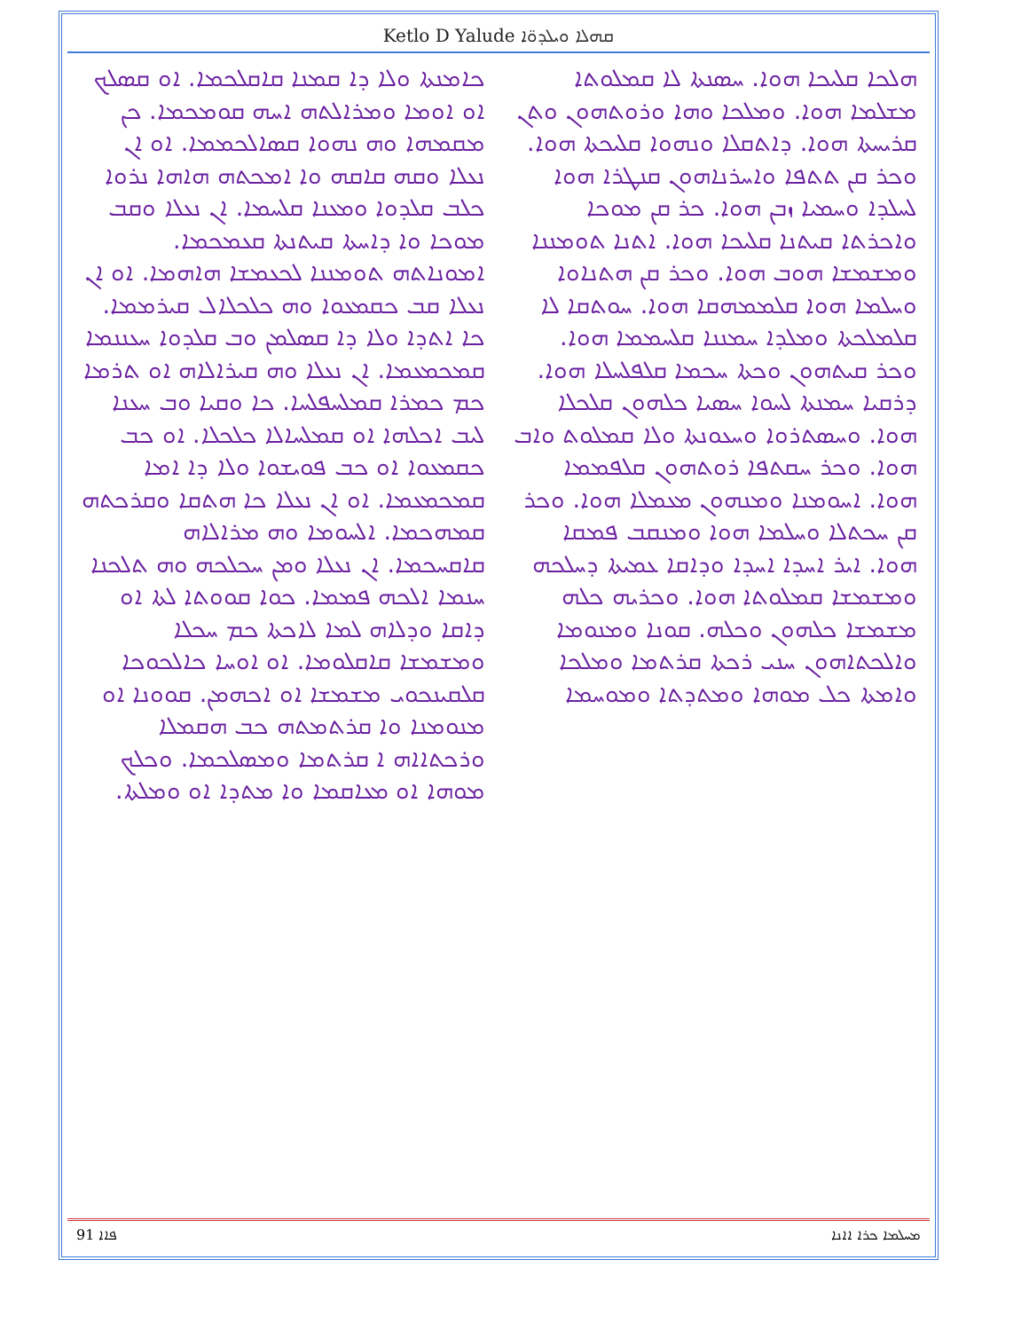Ketlo D Yalude ܩܗܠܐ ܘܝܠܕܘ̈ܐ
ܗܠܟܐ ܩܠܝܟܐ ܗܘܐ. ܚܣܢܬܐ ܠܐ ܩܡܠܘܬܐ ܡܫܠܡܐ ܗܘܐ. ܘܡܠܟܐ ܘܗܐ ܘܪܘܬܗܘܢ ܘܬܢ ܩܪܝܚܬܐ ܗܘܐ. ܕܐܬܩܠܐ ܘܢܗܘܐ ܩܠܝܟܬܐ ܗܘܐ. ܘܟܪ ܩܢ ܬܬܦܐ ܘܐܚܪܢܐܗܘܢ ܩܢܛܪܐ ܗܘܐ ܠܚܠܕܐ ܘܚܡܝܐ ܙܒܢ ܗܘܐ. ܟܪ ܩܢ ܡܘܟܐ ܘܐܟܪܬܐ ܩܝܬܢܐ ܩܠܝܟܐ ܗܘܐ. ܐܬܢܐ ܬܘܡܢܢܐ ܘܡܫܡܫܐ ܗܘܒ ܗܘܐ. ܘܟܪ ܩܢ ܗܬܢܐܘܐ ܘܚܠܡܐ ܗܘܐ ܩܠܡܡܗܩܐ ܗܘܐ. ܚܘܬܩܐ ܠܐ ܩܠܡܠܟܬܐ ܘܡܠܕܐ ܚܡܢܢܐ ܩܠܚܡܡܐ ܗܘܐ. ܘܟܪ ܩܝܬܗܘܢ ܘܟܬܐ ܚܟܡܐ ܩܠܦܠܚܠܐ ܗܘܐ. ܕܪܩܝܐ ܚܡܢܬܐ ܠܚܘܐ ܚܣܝܐ ܟܠܗܘܢ ܩܠܟܠܐ ܗܘܐ. ܘܚܣܬܪܘܐ ܘܚܥܘܢܬܐ ܘܠܐ ܩܡܠܘܬ ܘܐܒ ܗܘܐ. ܘܟܪ ܚܩܬܦܐ ܪܘܬܗܘܢ ܩܠܦܡܡܐ ܗܘܐ. ܐܚܘܡܢܐ ܘܡܢܗܘܢ ܡܥܡܠܐ ܗܘܐ. ܘܟܪ ܩܢ ܚܟܬܠܐ ܘܚܠܡܐ ܗܘܐ ܘܡܢܩܒ ܦܡܩܐ ܗܘܐ. ܐܝܪ ܐܚܕܐ ܐܚܕܐ ܘܕܐܩܐ ܥܡܝܬܐ ܕܚܠܟܗ ܘܡܫܡܫܐ ܩܡܠܘܬܐ ܗܘܐ. ܘܟܪܝܗ ܟܠܗ ܡܫܡܫܐ ܟܠܗܘܢ ܘܟܠܗ. ܩܘܢܐ ܘܡܢܘܡܐ ܘܐܠܟܬܐܗܘܢ ܚܢܝ ܪܟܬܐ ܩܪܬܡܐ ܘܡܠܟܐ ܘܐܡܬܐ ܟܠ ܡܘܗܐ ܘܡܬܕܬܐ ܘܡܘܚܡܐ
ܟܐܡܢܬܐ ܘܠܐ ܕܐ ܩܡܢܐ ܩܐܩܠܟܡܐ. ܐܘ ܩܣܠܟ ܐܘ ܐܘܡܐ ܘܡܪܐܠܬܗ ܐܚܗ ܩܘܡܟܡܐ. ܟܢ ܡܩܡܗܐ ܘܗ ܢܗܘܐ ܩܣܐܠܟܡܡܐ. ܐܘ ܐܢ ܢܥܠܐ ܘܩܗ ܩܐܩܗ ܘܐ ܐܡܟܬܗ ܗܐܗܐ ܢܪܘܐ ܟܠܒ ܩܠܕܘܐ ܘܡܥܢܐ ܩܠܚܡܐ. ܐܢ ܢܥܠܐ ܘܩܒ ܡܘܟܐ ܘܐ ܕܐܚܬܐ ܩܝܬܢܬܐ ܩܥܡܟܡܐ. ܐܡܘܢܐܬܗ ܬܘܡܢܢܐ ܠܟܥܡܫܐ ܗܐܗܡܐ. ܐܘ ܐܢ ܢܥܠܐ ܩܒ ܟܩܡܥܘܐ ܘܗ ܟܠܟܠܐܠ ܩܝܪܡܡܐ. ܟܐ ܐܬܕܐ ܘܠܐ ܕܐ ܩܣܠܡܢ ܘܒ ܩܠܕܘܐ ܚܥܢܢܡܐ ܩܡܟܡܥܡܐ. ܐܢ ܢܥܠܐ ܘܗ ܩܝܪܐܠܐܗ ܐܘ ܬܪܡܐ ܟܡ ܟܡܪܐ ܩܡܠܚܦܠܚܐ. ܟܐ ܘܩܝܐ ܘܒ ܚܥܢܐ ܠܝܒ ܐܟܠܗܐ ܐܘ ܩܡܠܚܐܠܐ ܟܠܟܠܐ. ܐܘ ܟܒ ܟܩܡܥܘܐ ܐܘ ܟܒ ܦܘܝܫܘܐ ܘܠܐ ܕܐ ܐܡܐ ܩܡܟܡܥܡܐ. ܐܘ ܐܢ ܢܥܠܐ ܟܐ ܗܬܩܐ ܘܩܪܟܬܗ ܩܡܗܟܡܐ. ܐܠܚܘܡܐ ܘܗ ܡܪܐܠܐܗ ܩܐܩܚܟܡܐ. ܐܢ ܢܥܠܐ ܘܡܢ ܚܟܠܟܗ ܘܗ ܬܠܟܢܐ ܚܢܡܐ ܐܠܟܗ ܦܡܡܐ. ܟܘܐ ܩܘܘܬܐ ܠܬܐ ܐܘ ܕܐܩܐ ܘܕܠܐܗ ܠܡܐ ܠܐܟܬܐ ܟܡ ܚܟܠܐ ܘܡܫܡܫܐ ܩܐܩܠܘܡܐ. ܐܘ ܐܘܚܐ ܟܐܠܟܘܟܐ ܩܠܩܝܢܟܘܝ ܡܫܡܫܐ ܐܘ ܐܟܗܡܢ. ܩܘܘܢܐ ܐܘ ܡܢܘܡܢܐ ܘܐ ܩܪܬܡܬܗ ܟܒ ܗܩܡܠܐ ܘܪܟܬܐܐܗ ܐ ܩܪܬܡܐ ܘܡܣܠܟܡܐ. ܘܟܠܟ ܡܘܗܐ ܐܘ ܡܥܐܩܡܐ ܘܐ ܡܬܕܐ ܐܘ ܘܡܠܬܐ.
91 ܦܐܐ ܡܚܠܡܐ ܟܪܐ ܐܐܢܐ